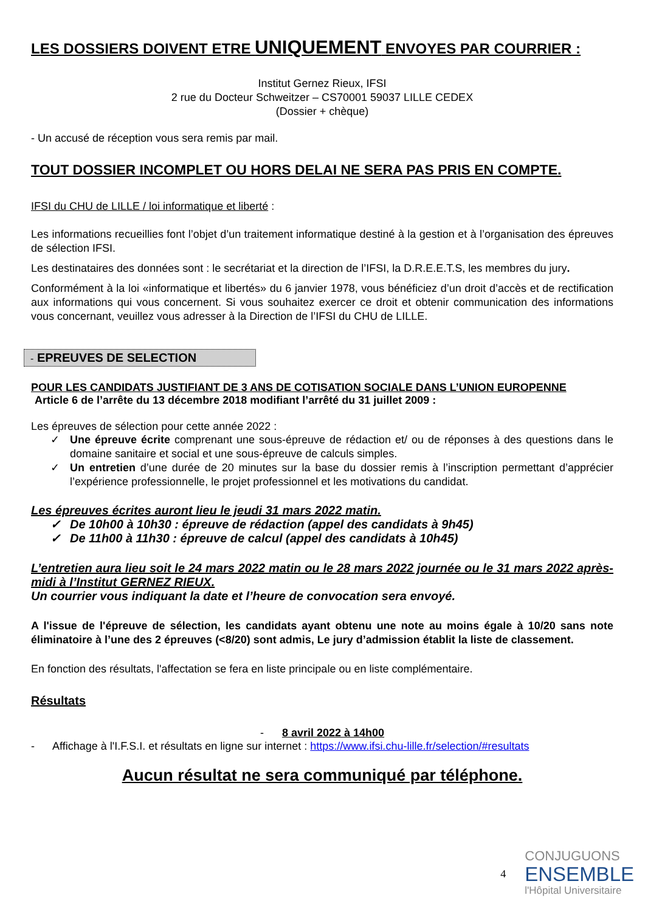LES DOSSIERS DOIVENT ETRE UNIQUEMENT ENVOYES PAR COURRIER :
Institut Gernez Rieux, IFSI
2 rue du Docteur Schweitzer – CS70001 59037 LILLE CEDEX
(Dossier + chèque)
- Un accusé de réception vous sera remis par mail.
TOUT DOSSIER INCOMPLET OU HORS DELAI NE SERA PAS PRIS EN COMPTE.
IFSI du CHU de LILLE / loi informatique et liberté :
Les informations recueillies font l’objet d’un traitement informatique destiné à la gestion et à l’organisation des épreuves de sélection IFSI.
Les destinataires des données sont : le secrétariat et la direction de l’IFSI, la D.R.E.E.T.S, les membres du jury.
Conformément à la loi «informatique et libertés» du 6 janvier 1978, vous bénéficiez d’un droit d’accès et de rectification aux informations qui vous concernent. Si vous souhaitez exercer ce droit et obtenir communication des informations vous concernant, veuillez vous adresser à la Direction de l’IFSI du CHU de LILLE.
- EPREUVES DE SELECTION
POUR LES CANDIDATS JUSTIFIANT DE 3 ANS DE COTISATION SOCIALE DANS L’UNION EUROPENNE
Article 6 de l’arrête du 13 décembre 2018 modifiant l’arrêté du 31 juillet 2009 :
Les épreuves de sélection pour cette année 2022 :
✓ Une épreuve écrite comprenant une sous-épreuve de rédaction et/ ou de réponses à des questions dans le domaine sanitaire et social et une sous-épreuve de calculs simples.
✓ Un entretien d’une durée de 20 minutes sur la base du dossier remis à l’inscription permettant d’apprécier l’expérience professionnelle, le projet professionnel et les motivations du candidat.
Les épreuves écrites auront lieu le jeudi 31 mars 2022 matin.
✓ De 10h00 à 10h30 : épreuve de rédaction (appel des candidats à 9h45)
✓ De 11h00 à 11h30 : épreuve de calcul (appel des candidats à 10h45)
L’entretien aura lieu soit le 24 mars 2022 matin ou le 28 mars 2022 journée ou le 31 mars 2022 après-midi à l’Institut GERNEZ RIEUX.
Un courrier vous indiquant la date et l’heure de convocation sera envoyé.
A l'issue de l'épreuve de sélection, les candidats ayant obtenu une note au moins égale à 10/20 sans note éliminatoire à l’une des 2 épreuves (<8/20) sont admis, Le jury d’admission établit la liste de classement.
En fonction des résultats, l'affectation se fera en liste principale ou en liste complémentaire.
Résultats
- 8 avril 2022 à 14h00
- Affichage à l'I.F.S.I. et résultats en ligne sur internet : https://www.ifsi.chu-lille.fr/selection/#resultats
Aucun résultat ne sera communiqué par téléphone.
4
CONJUGUONS
ENSEMBLE
l'Hôpital Universitaire